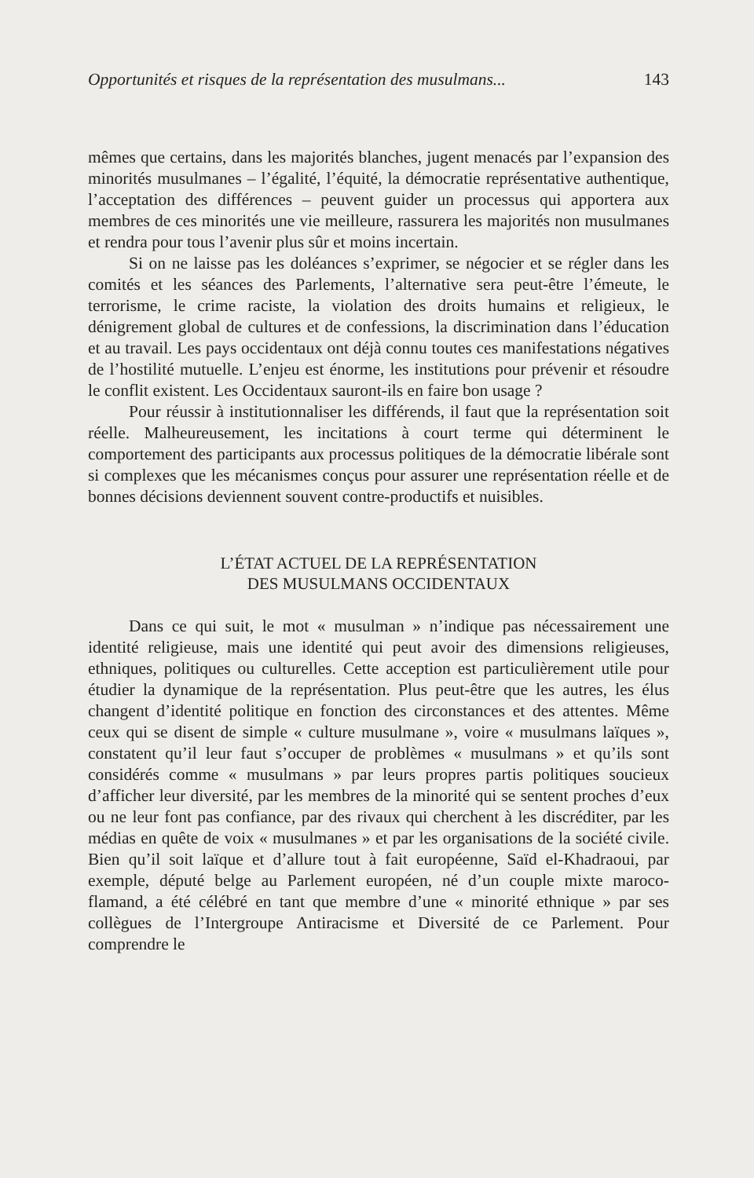Opportunités et risques de la représentation des musulmans... 143
mêmes que certains, dans les majorités blanches, jugent menacés par l’expansion des minorités musulmanes – l’égalité, l’équité, la démocratie représentative authentique, l’acceptation des différences – peuvent guider un processus qui apportera aux membres de ces minorités une vie meilleure, rassurera les majorités non musulmanes et rendra pour tous l’avenir plus sûr et moins incertain.
Si on ne laisse pas les doléances s’exprimer, se négocier et se régler dans les comités et les séances des Parlements, l’alternative sera peut-être l’émeute, le terrorisme, le crime raciste, la violation des droits humains et religieux, le dénigrement global de cultures et de confessions, la discrimination dans l’éducation et au travail. Les pays occidentaux ont déjà connu toutes ces manifestations négatives de l’hostilité mutuelle. L’enjeu est énorme, les institutions pour prévenir et résoudre le conflit existent. Les Occidentaux sauront-ils en faire bon usage ?
Pour réussir à institutionnaliser les différends, il faut que la représentation soit réelle. Malheureusement, les incitations à court terme qui déterminent le comportement des participants aux processus politiques de la démocratie libérale sont si complexes que les mécanismes conçus pour assurer une représentation réelle et de bonnes décisions deviennent souvent contre-productifs et nuisibles.
L’ÉTAT ACTUEL DE LA REPRÉSENTATION
DES MUSULMANS OCCIDENTAUX
Dans ce qui suit, le mot « musulman » n’indique pas nécessairement une identité religieuse, mais une identité qui peut avoir des dimensions religieuses, ethniques, politiques ou culturelles. Cette acception est particulièrement utile pour étudier la dynamique de la représentation. Plus peut-être que les autres, les élus changent d’identité politique en fonction des circonstances et des attentes. Même ceux qui se disent de simple « culture musulmane », voire « musulmans laïques », constatent qu’il leur faut s’occuper de problèmes « musulmans » et qu’ils sont considérés comme « musulmans » par leurs propres partis politiques soucieux d’afficher leur diversité, par les membres de la minorité qui se sentent proches d’eux ou ne leur font pas confiance, par des rivaux qui cherchent à les discréditer, par les médias en quête de voix « musulmanes » et par les organisations de la société civile. Bien qu’il soit laïque et d’allure tout à fait européenne, Saïd el-Khadraoui, par exemple, député belge au Parlement européen, né d’un couple mixte maroco-flamand, a été célébré en tant que membre d’une « minorité ethnique » par ses collègues de l’Intergroupe Antiracisme et Diversité de ce Parlement. Pour comprendre le